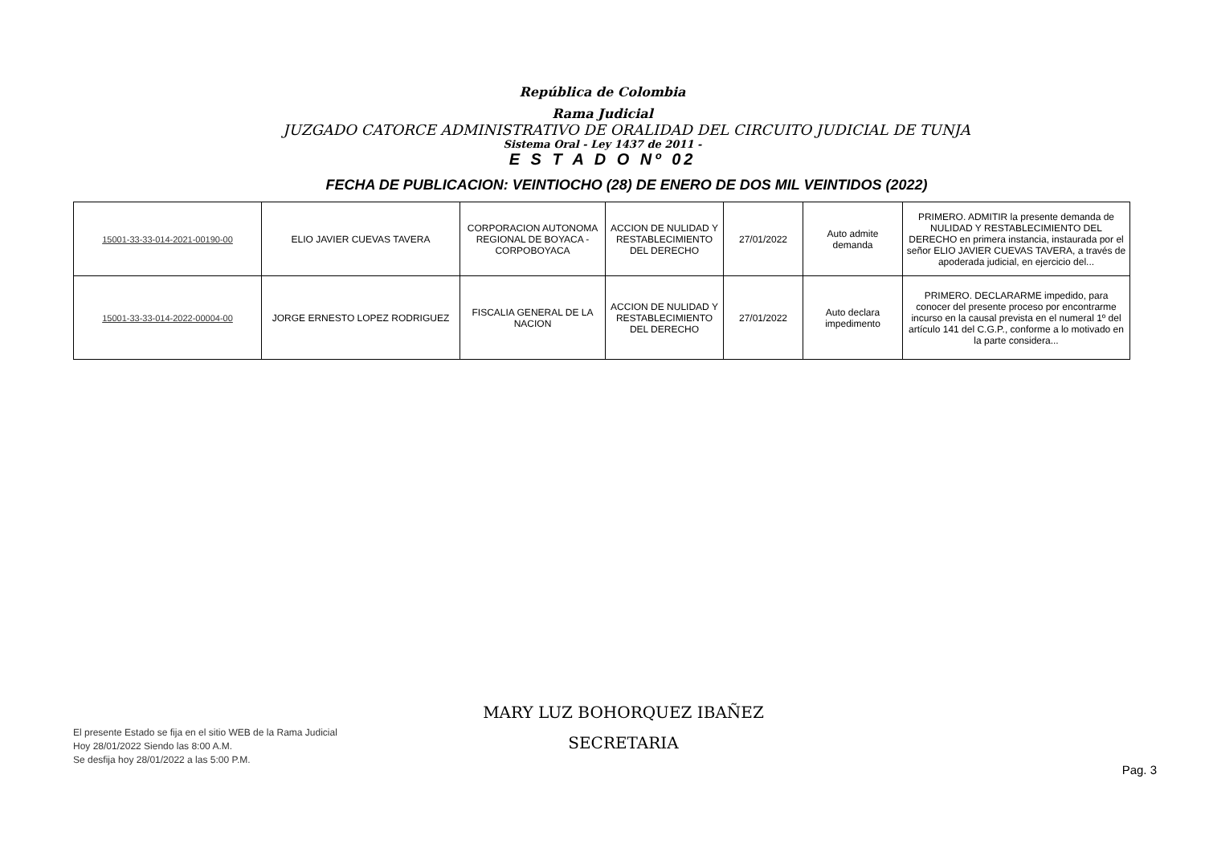República de Colombia
Rama Judicial
JUZGADO CATORCE ADMINISTRATIVO DE ORALIDAD DEL CIRCUITO JUDICIAL DE TUNJA
Sistema Oral - Ley 1437 de 2011 -
E S T A D O Nº 02
FECHA DE PUBLICACION: VEINTIOCHO (28) DE ENERO DE DOS MIL VEINTIDOS (2022)
| 15001-33-33-014-2021-00190-00 | ELIO JAVIER CUEVAS TAVERA | CORPORACION AUTONOMA REGIONAL DE BOYACA - CORPOBOYACA | ACCION DE NULIDAD Y RESTABLECIMIENTO DEL DERECHO | 27/01/2022 | Auto admite demanda | PRIMERO. ADMITIR la presente demanda de NULIDAD Y RESTABLECIMIENTO DEL DERECHO en primera instancia, instaurada por el señor ELIO JAVIER CUEVAS TAVERA, a través de apoderada judicial, en ejercicio del... |
| 15001-33-33-014-2022-00004-00 | JORGE ERNESTO LOPEZ RODRIGUEZ | FISCALIA GENERAL DE LA NACION | ACCION DE NULIDAD Y RESTABLECIMIENTO DEL DERECHO | 27/01/2022 | Auto declara impedimento | PRIMERO. DECLARARME impedido, para conocer del presente proceso por encontrarme incurso en la causal prevista en el numeral 1º del artículo 141 del C.G.P., conforme a lo motivado en la parte considera... |
El presente Estado se fija en el sitio WEB de la Rama Judicial
Hoy 28/01/2022 Siendo las 8:00 A.M.
Se desfija hoy 28/01/2022 a las 5:00 P.M.
MARY LUZ BOHORQUEZ IBAÑEZ
SECRETARIA
Pag. 3